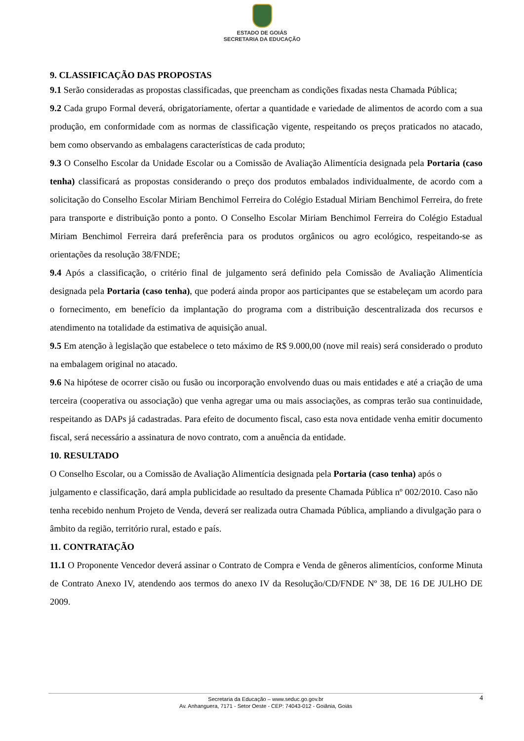ESTADO DE GOIÁS
SECRETARIA DA EDUCAÇÃO
9. CLASSIFICAÇÃO DAS PROPOSTAS
9.1 Serão consideradas as propostas classificadas, que preencham as condições fixadas nesta Chamada Pública;
9.2 Cada grupo Formal deverá, obrigatoriamente, ofertar a quantidade e variedade de alimentos de acordo com a sua produção, em conformidade com as normas de classificação vigente, respeitando os preços praticados no atacado, bem como observando as embalagens características de cada produto;
9.3 O Conselho Escolar da Unidade Escolar ou a Comissão de Avaliação Alimentícia designada pela Portaria (caso tenha) classificará as propostas considerando o preço dos produtos embalados individualmente, de acordo com a solicitação do Conselho Escolar Miriam Benchimol Ferreira do Colégio Estadual Miriam Benchimol Ferreira, do frete para transporte e distribuição ponto a ponto. O Conselho Escolar Miriam Benchimol Ferreira do Colégio Estadual Miriam Benchimol Ferreira dará preferência para os produtos orgânicos ou agro ecológico, respeitando-se as orientações da resolução 38/FNDE;
9.4 Após a classificação, o critério final de julgamento será definido pela Comissão de Avaliação Alimentícia designada pela Portaria (caso tenha), que poderá ainda propor aos participantes que se estabeleçam um acordo para o fornecimento, em benefício da implantação do programa com a distribuição descentralizada dos recursos e atendimento na totalidade da estimativa de aquisição anual.
9.5 Em atenção à legislação que estabelece o teto máximo de R$ 9.000,00 (nove mil reais) será considerado o produto na embalagem original no atacado.
9.6 Na hipótese de ocorrer cisão ou fusão ou incorporação envolvendo duas ou mais entidades e até a criação de uma terceira (cooperativa ou associação) que venha agregar uma ou mais associações, as compras terão sua continuidade, respeitando as DAPs já cadastradas. Para efeito de documento fiscal, caso esta nova entidade venha emitir documento fiscal, será necessário a assinatura de novo contrato, com a anuência da entidade.
10. RESULTADO
O Conselho Escolar, ou a Comissão de Avaliação Alimentícia designada pela Portaria (caso tenha) após o julgamento e classificação, dará ampla publicidade ao resultado da presente Chamada Pública nº 002/2010. Caso não tenha recebido nenhum Projeto de Venda, deverá ser realizada outra Chamada Pública, ampliando a divulgação para o âmbito da região, território rural, estado e país.
11. CONTRATAÇÃO
11.1 O Proponente Vencedor deverá assinar o Contrato de Compra e Venda de gêneros alimentícios, conforme Minuta de Contrato Anexo IV, atendendo aos termos do anexo IV da Resolução/CD/FNDE Nº 38, DE 16 DE JULHO DE 2009.
4 Secretaria da Educação – www.seduc.go.gov.br
Av. Anhanguera, 7171 - Setor Oeste - CEP: 74043-012 - Goiânia, Goiás